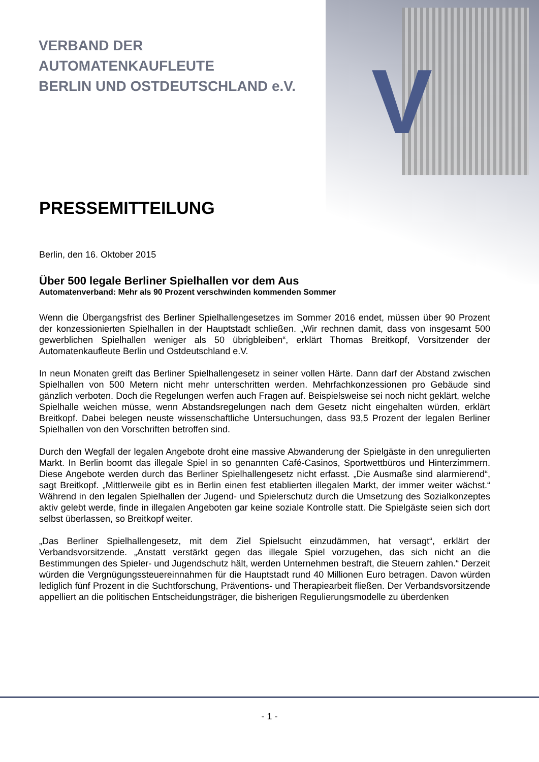V
VERBAND DER
AUTOMATENKAUFLEUTE
BERLIN UND OSTDEUTSCHLAND e.V.
PRESSEMITTEILUNG
Berlin, den 16. Oktober 2015
Über 500 legale Berliner Spielhallen vor dem Aus
Automatenverband: Mehr als 90 Prozent verschwinden kommenden Sommer
Wenn die Übergangsfrist des Berliner Spielhallengesetzes im Sommer 2016 endet, müssen über 90 Prozent der konzessionierten Spielhallen in der Hauptstadt schließen. „Wir rechnen damit, dass von insgesamt 500 gewerblichen Spielhallen weniger als 50 übrigbleiben“, erklärt Thomas Breitkopf, Vorsitzender der Automatenkaufleute Berlin und Ostdeutschland e.V.
In neun Monaten greift das Berliner Spielhallengesetz in seiner vollen Härte. Dann darf der Abstand zwischen Spielhallen von 500 Metern nicht mehr unterschritten werden. Mehrfachkonzessionen pro Gebäude sind gänzlich verboten. Doch die Regelungen werfen auch Fragen auf. Beispielsweise sei noch nicht geklärt, welche Spielhalle weichen müsse, wenn Abstandsregelungen nach dem Gesetz nicht eingehalten würden, erklärt Breitkopf. Dabei belegen neuste wissenschaftliche Untersuchungen, dass 93,5 Prozent der legalen Berliner Spielhallen von den Vorschriften betroffen sind.
Durch den Wegfall der legalen Angebote droht eine massive Abwanderung der Spielgäste in den unregulierten Markt. In Berlin boomt das illegale Spiel in so genannten Café-Casinos, Sportwettbüros und Hinterzimmern. Diese Angebote werden durch das Berliner Spielhallengesetz nicht erfasst. „Die Ausmaße sind alarmierend“, sagt Breitkopf. „Mittlerweile gibt es in Berlin einen fest etablierten illegalen Markt, der immer weiter wächst.“ Während in den legalen Spielhallen der Jugend- und Spielerschutz durch die Umsetzung des Sozialkonzeptes aktiv gelebt werde, finde in illegalen Angeboten gar keine soziale Kontrolle statt. Die Spielgäste seien sich dort selbst überlassen, so Breitkopf weiter.
„Das Berliner Spielhallengesetz, mit dem Ziel Spielsucht einzudämmen, hat versagt“, erklärt der Verbandsvorsitzende. „Anstatt verstärkt gegen das illegale Spiel vorzugehen, das sich nicht an die Bestimmungen des Spieler- und Jugendschutz hält, werden Unternehmen bestraft, die Steuern zahlen.“ Derzeit würden die Vergnügungssteuereinnahmen für die Hauptstadt rund 40 Millionen Euro betragen. Davon würden lediglich fünf Prozent in die Suchtforschung, Präventions- und Therapiearbeit fließen. Der Verbandsvorsitzende appelliert an die politischen Entscheidungsträger, die bisherigen Regulierungsmodelle zu überdenken
- 1 -